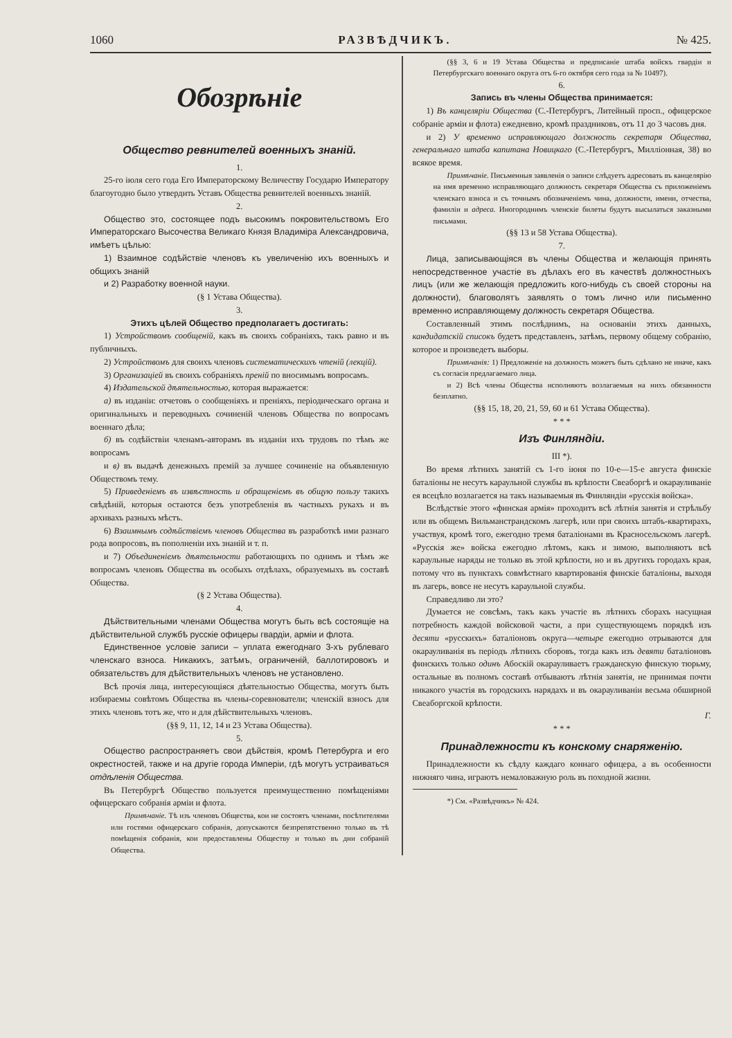1060 РАЗВѢДЧИКЪ. № 425.
Обозрѣніе
Общество ревнителей военныхъ знаній.
1.
25-го іюля сего года Его Императорскому Величеству Государю Императору благоугодно было утвердить Уставъ Общества ревнителей военныхъ знаній.
2.
Общество это, состоящее подъ высокимъ покровительствомъ Его Императорскаго Высочества Великаго Князя Владиміра Александровича, имѣетъ цѣлью:
1) Взаимное содѣйствіе членовъ къ увеличенію ихъ военныхъ и общихъ знаній
и 2) Разработку военной науки.
(§ 1 Устава Общества).
3.
Этихъ цѣлей Общество предполагаетъ достигать:
1) Устройствомъ сообщеній, какъ въ своихъ собраніяхъ, такъ равно и въ публичныхъ.
2) Устройствомъ для своихъ членовъ систематическихъ чтеній (лекцій).
3) Организаціей въ своихъ собраніяхъ преній по вносимымъ вопросамъ.
4) Издательской дѣятельностью, которая выражается:
а) въ изданіи: отчетовъ о сообщеніяхъ и преніяхъ, періодическаго органа и оригинальныхъ и переводныхъ сочиненій членовъ Общества по вопросамъ военнаго дѣла;
б) въ содѣйствіи членамъ-авторамъ въ изданіи ихъ трудовъ по тѣмъ же вопросамъ
и в) въ выдачѣ денежныхъ премій за лучшее сочиненіе на объявленную Обществомъ тему.
5) Приведеніемъ въ извѣстность и обращеніемъ въ общую пользу такихъ свѣдѣній, которыя остаются безъ употребленія въ частныхъ рукахъ и въ архивахъ разныхъ мѣстъ.
6) Взаимнымъ содѣйствіемъ членовъ Общества въ разработкѣ ими разнаго рода вопросовъ, въ пополненіи ихъ знаній и т. п.
и 7) Объединеніемъ дѣятельности работающихъ по однимъ и тѣмъ же вопросамъ членовъ Общества въ особыхъ отдѣлахъ, образуемыхъ въ составѣ Общества.
(§ 2 Устава Общества).
4.
Дѣйствительными членами Общества могутъ быть всѣ состоящіе на дѣйствительной службѣ русскіе офицеры гвардіи, арміи и флота.
Единственное условіе записи – уплата ежегоднаго 3-хъ рублеваго членскаго взноса. Никакихъ, затѣмъ, ограниченій, баллотировокъ и обязательствъ для дѣйствительныхъ членовъ не установлено.
Всѣ прочія лица, интересующіяся дѣятельностью Общества, могутъ быть избираемы совѣтомъ Общества въ члены-соревнователи; членскій взносъ для этихъ членовъ тотъ же, что и для дѣйствительныхъ членовъ.
(§§ 9, 11, 12, 14 и 23 Устава Общества).
5.
Общество распространяетъ свои дѣйствія, кромѣ Петербурга и его окрестностей, также и на другіе города Имперіи, гдѣ могутъ устраиваться отдѣленія Общества.
Въ Петербургѣ Общество пользуется преимущественно помѣщеніями офицерскаго собранія арміи и флота.
Примѣчаніе. Тѣ изъ членовъ Общества, кои не состоятъ членами, посѣтителями или гостями офицерскаго собранія, допускаются безпрепятственно только въ тѣ помѣщенія собранія, кои предоставлены Обществу и только въ дни собраній Общества.
(§§ 3, 6 и 19 Устава Общества и предписаніе штаба войскъ гвардіи и Петербургскаго военнаго округа отъ 6-го октября сего года за № 10497).
6.
Запись въ члены Общества принимается:
1) Въ канцеляріи Общества (С.-Петербургъ, Литейный просп., офицерское собраніе арміи и флота) ежедневно, кромѣ праздниковъ, отъ 11 до 3 часовъ дня.
и 2) У временно исправляющаго должность секретаря Общества, генеральнаго штаба капитана Новицкаго (С.-Петербургъ, Милліонная, 38) во всякое время.
Примѣчаніе. Письменныя заявленія о записи слѣдуетъ адресовать въ канцелярію на имя временно исправляющаго должность секретаря Общества съ приложеніемъ членскаго взноса и съ точнымъ обозначеніемъ чина, должности, имени, отчества, фамиліи и адреса. Иногороднимъ членскіе билеты будутъ высылаться заказными письмами.
(§§ 13 и 58 Устава Общества).
7.
Лица, записывающіяся въ члены Общества и желающія принять непосредственное участіе въ дѣлахъ его въ качествѣ должностныхъ лицъ (или же желающія предложить кого-нибудь съ своей стороны на должности), благоволятъ заявлять о томъ лично или письменно временно исправляющему должность секретаря Общества.
Составленный этимъ послѣднимъ, на основаніи этихъ данныхъ, кандидатскій списокъ будетъ представленъ, затѣмъ, первому общему собранію, которое и произведетъ выборы.
Примѣчанія: 1) Предложеніе на должность можетъ быть сдѣлано не иначе, какъ съ согласія предлагаемаго лица.
и 2) Всѣ члены Общества исполняютъ возлагаемыя на нихъ обязанности безплатно.
(§§ 15, 18, 20, 21, 59, 60 и 61 Устава Общества).
* * *
Изъ Финляндіи.
III *).
Во время лѣтнихъ занятій съ 1-го іюня по 10-е—15-е августа финскіе баталіоны не несутъ караульной службы въ крѣпости Свеаборгѣ и окарауливаніе ея всецѣло возлагается на такъ называемыя въ Финляндіи «русскія войска».
Вслѣдствіе этого «финская армія» проходитъ всѣ лѣтнія занятія и стрѣльбу или въ общемъ Вильманстрандскомъ лагерѣ, или при своихъ штабъ-квартирахъ, участвуя, кромѣ того, ежегодно тремя баталіонами въ Красносельскомъ лагерѣ. «Русскія же» войска ежегодно лѣтомъ, какъ и зимою, выполняютъ всѣ караульные наряды не только въ этой крѣпости, но и въ другихъ городахъ края, потому что въ пунктахъ совмѣстнаго квартированія финскіе баталіоны, выходя въ лагерь, вовсе не несутъ караульной службы.
Справедливо ли это?
Думается не совсѣмъ, такъ какъ участіе въ лѣтнихъ сборахъ насущная потребность каждой войсковой части, а при существующемъ порядкѣ изъ десяти «русскихъ» баталіоновъ округа—четыре ежегодно отрываются для окарауливанія въ періодъ лѣтнихъ сборовъ, тогда какъ изъ девяти баталіоновъ финскихъ только одинъ Абоскій окарауливаетъ гражданскую финскую тюрьму, остальные въ полномъ составѣ отбываютъ лѣтнія занятія, не принимая почти никакого участія въ городскихъ нарядахъ и въ окарауливаніи весьма обширной Свеаборгской крѣпости.
Г.
* * *
Принадлежности къ конскому снаряженію.
Принадлежности къ сѣдлу каждаго коннаго офицера, а въ особенности нижняго чина, играютъ немаловажную роль въ походной жизни.
*) См. «Развѣдчикъ» № 424.